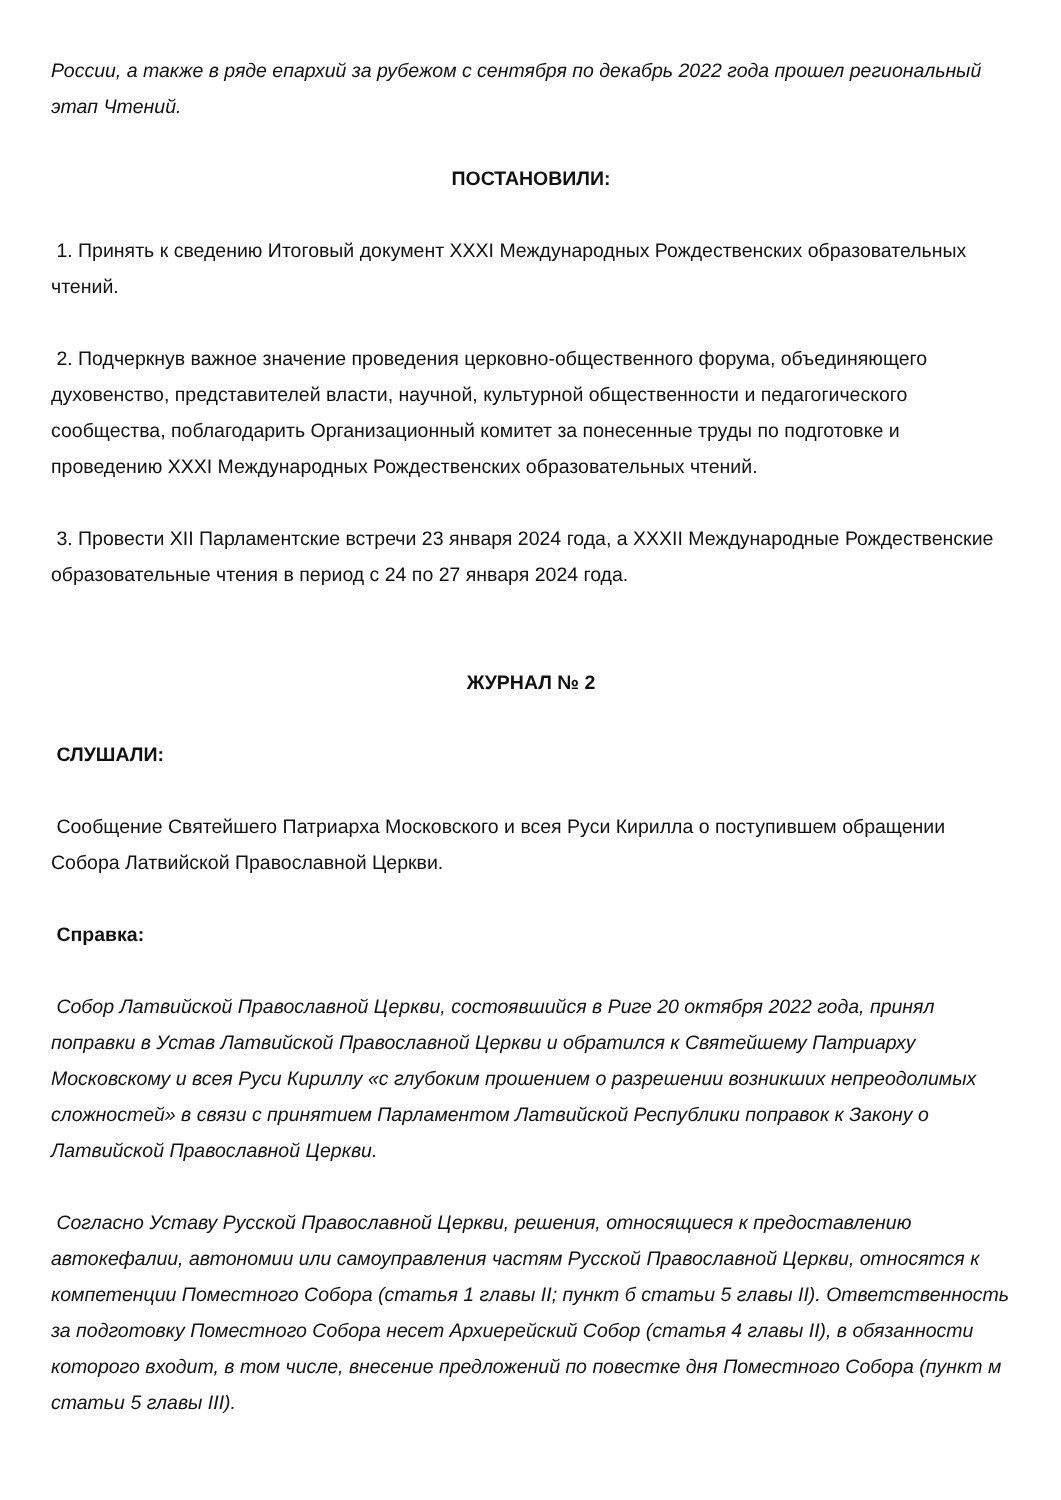России, а также в ряде епархий за рубежом с сентября по декабрь 2022 года прошел региональный этап Чтений.
ПОСТАНОВИЛИ:
1. Принять к сведению Итоговый документ XXXI Международных Рождественских образовательных чтений.
2. Подчеркнув важное значение проведения церковно-общественного форума, объединяющего духовенство, представителей власти, научной, культурной общественности и педагогического сообщества, поблагодарить Организационный комитет за понесенные труды по подготовке и проведению XXXI Международных Рождественских образовательных чтений.
3. Провести XII Парламентские встречи 23 января 2024 года, а XXXII Международные Рождественские образовательные чтения в период с 24 по 27 января 2024 года.
ЖУРНАЛ № 2
СЛУШАЛИ:
Сообщение Святейшего Патриарха Московского и всея Руси Кирилла о поступившем обращении Собора Латвийской Православной Церкви.
Справка:
Собор Латвийской Православной Церкви, состоявшийся в Риге 20 октября 2022 года, принял поправки в Устав Латвийской Православной Церкви и обратился к Святейшему Патриарху Московскому и всея Руси Кириллу «с глубоким прошением о разрешении возникших непреодолимых сложностей» в связи с принятием Парламентом Латвийской Республики поправок к Закону о Латвийской Православной Церкви.
Согласно Уставу Русской Православной Церкви, решения, относящиеся к предоставлению автокефалии, автономии или самоуправления частям Русской Православной Церкви, относятся к компетенции Поместного Собора (статья 1 главы II; пункт б статьи 5 главы II). Ответственность за подготовку Поместного Собора несет Архиерейский Собор (статья 4 главы II), в обязанности которого входит, в том числе, внесение предложений по повестке дня Поместного Собора (пункт м статьи 5 главы III).